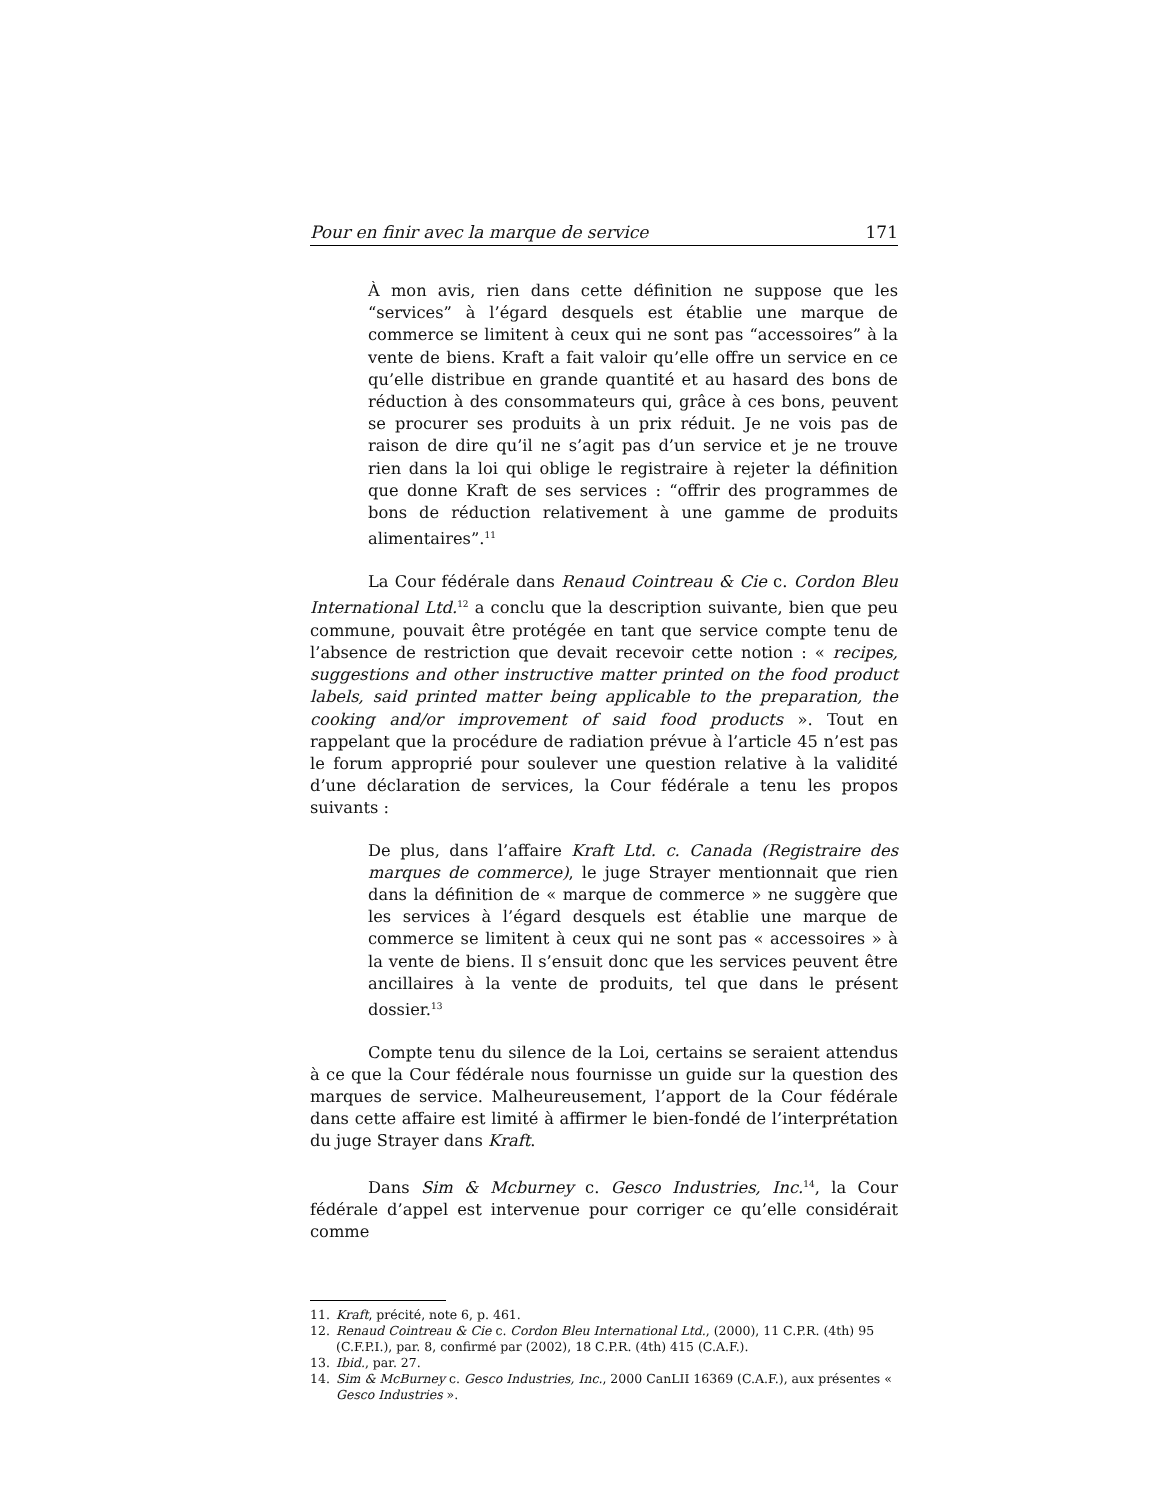Pour en finir avec la marque de service 171
À mon avis, rien dans cette définition ne suppose que les “services” à l’égard desquels est établie une marque de commerce se limitent à ceux qui ne sont pas “accessoires” à la vente de biens. Kraft a fait valoir qu’elle offre un service en ce qu’elle distribue en grande quantité et au hasard des bons de réduction à des consommateurs qui, grâce à ces bons, peuvent se procurer ses produits à un prix réduit. Je ne vois pas de raison de dire qu’il ne s’agit pas d’un service et je ne trouve rien dans la loi qui oblige le registraire à rejeter la définition que donne Kraft de ses services : “offrir des programmes de bons de réduction relativement à une gamme de produits alimentaires”.<sup>11</sup>
La Cour fédérale dans Renaud Cointreau & Cie c. Cordon Bleu International Ltd.<sup>12</sup> a conclu que la description suivante, bien que peu commune, pouvait être protégée en tant que service compte tenu de l’absence de restriction que devait recevoir cette notion : « recipes, suggestions and other instructive matter printed on the food product labels, said printed matter being applicable to the preparation, the cooking and/or improvement of said food products ». Tout en rappelant que la procédure de radiation prévue à l’article 45 n’est pas le forum approprié pour soulever une question relative à la validité d’une déclaration de services, la Cour fédérale a tenu les propos suivants :
De plus, dans l’affaire Kraft Ltd. c. Canada (Registraire des marques de commerce), le juge Strayer mentionnait que rien dans la définition de « marque de commerce » ne suggère que les services à l’égard desquels est établie une marque de commerce se limitent à ceux qui ne sont pas « accessoires » à la vente de biens. Il s’ensuit donc que les services peuvent être ancillaires à la vente de produits, tel que dans le présent dossier.<sup>13</sup>
Compte tenu du silence de la Loi, certains se seraient attendus à ce que la Cour fédérale nous fournisse un guide sur la question des marques de service. Malheureusement, l’apport de la Cour fédérale dans cette affaire est limité à affirmer le bien-fondé de l’interprétation du juge Strayer dans Kraft.
Dans Sim & Mcburney c. Gesco Industries, Inc.<sup>14</sup>, la Cour fédérale d’appel est intervenue pour corriger ce qu’elle considérait comme
11. Kraft, précité, note 6, p. 461.
12. Renaud Cointreau & Cie c. Cordon Bleu International Ltd., (2000), 11 C.P.R. (4th) 95 (C.F.P.I.), par. 8, confirmé par (2002), 18 C.P.R. (4th) 415 (C.A.F.).
13. Ibid., par. 27.
14. Sim & McBurney c. Gesco Industries, Inc., 2000 CanLII 16369 (C.A.F.), aux présentes « Gesco Industries ».